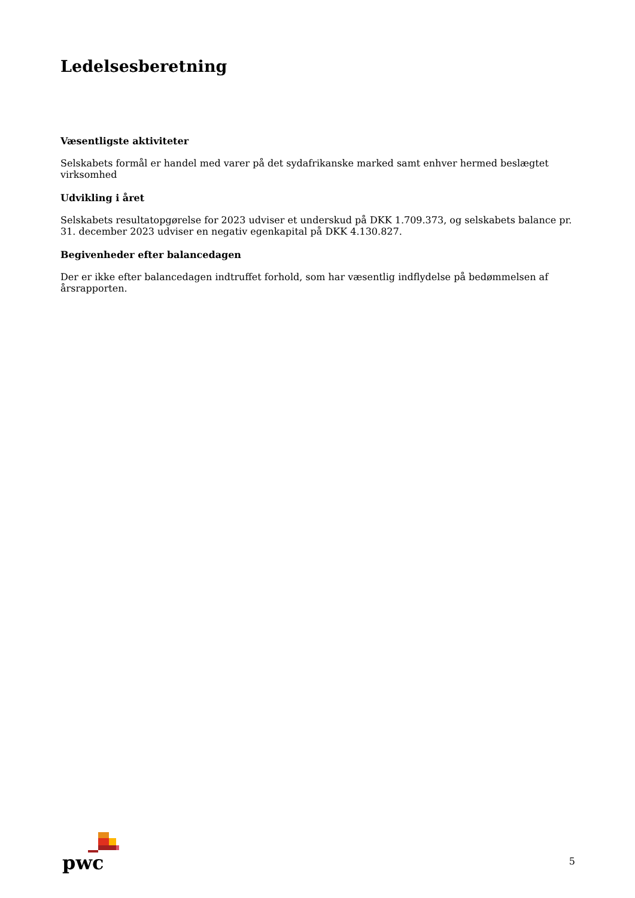Ledelsesberetning
Væsentligste aktiviteter
Selskabets formål er handel med varer på det sydafrikanske marked samt enhver hermed beslægtet virksomhed
Udvikling i året
Selskabets resultatopgørelse for 2023 udviser et underskud på DKK 1.709.373, og selskabets balance pr. 31. december 2023 udviser en negativ egenkapital på DKK 4.130.827.
Begivenheder efter balancedagen
Der er ikke efter balancedagen indtruffet forhold, som har væsentlig indflydelse på bedømmelsen af årsrapporten.
pwc
5